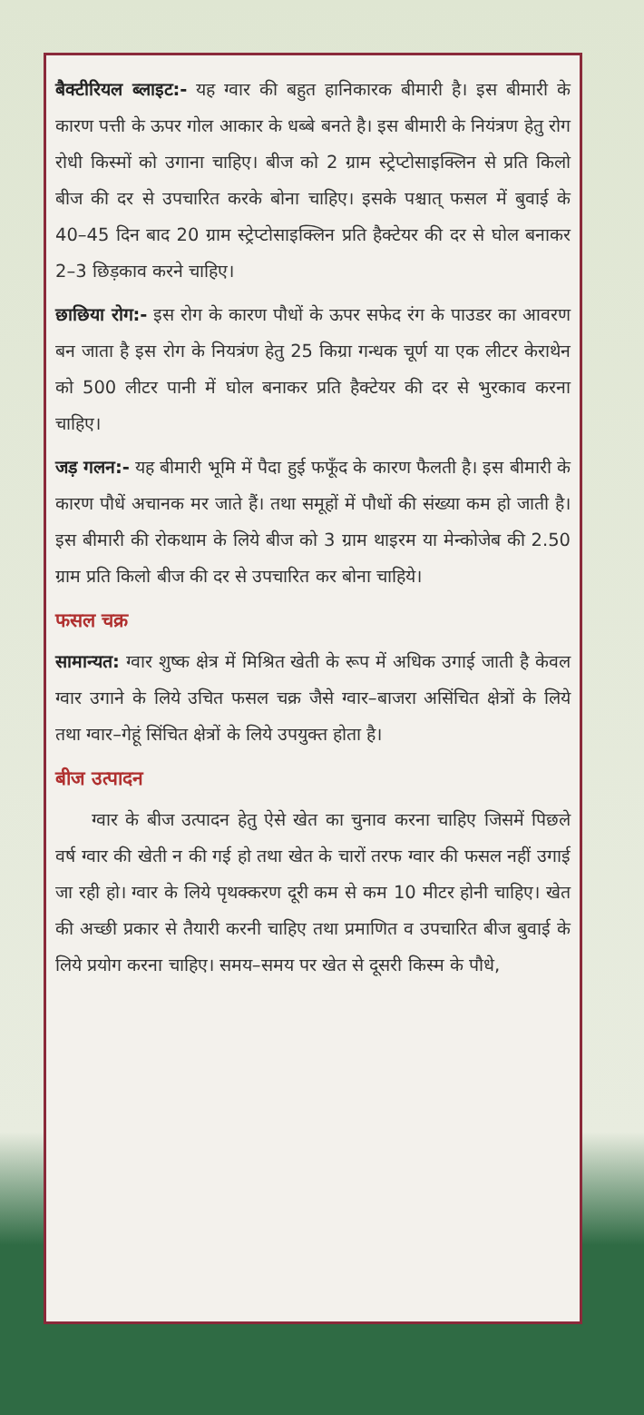बैक्टीरियल ब्लाइट:- यह ग्वार की बहुत हानिकारक बीमारी है। इस बीमारी के कारण पत्ती के ऊपर गोल आकार के धब्बे बनते है। इस बीमारी के नियंत्रण हेतु रोग रोधी किस्मों को उगाना चाहिए। बीज को 2 ग्राम स्ट्रेप्टोसाइक्लिन से प्रति किलो बीज की दर से उपचारित करके बोना चाहिए। इसके पश्चात् फसल में बुवाई के 40–45 दिन बाद 20 ग्राम स्ट्रेप्टोसाइक्लिन प्रति हैक्टेयर की दर से घोल बनाकर 2–3 छिड़काव करने चाहिए।
छाछिया रोग:- इस रोग के कारण पौधों के ऊपर सफेद रंग के पाउडर का आवरण बन जाता है इस रोग के नियत्रंण हेतु 25 किग्रा गन्धक चूर्ण या एक लीटर केराथेन को 500 लीटर पानी में घोल बनाकर प्रति हैक्टेयर की दर से भुरकाव करना चाहिए।
जड़ गलन:- यह बीमारी भूमि में पैदा हुई फफूँद के कारण फैलती है। इस बीमारी के कारण पौधें अचानक मर जाते हैं। तथा समूहों में पौधों की संख्या कम हो जाती है। इस बीमारी की रोकथाम के लिये बीज को 3 ग्राम थाइरम या मेन्कोजेब की 2.50 ग्राम प्रति किलो बीज की दर से उपचारित कर बोना चाहिये।
फसल चक्र
सामान्यत: ग्वार शुष्क क्षेत्र में मिश्रित खेती के रूप में अधिक उगाई जाती है केवल ग्वार उगाने के लिये उचित फसल चक्र जैसे ग्वार–बाजरा असिंचित क्षेत्रों के लिये तथा ग्वार–गेहूं सिंचित क्षेत्रों के लिये उपयुक्त होता है।
बीज उत्पादन
ग्वार के बीज उत्पादन हेतु ऐसे खेत का चुनाव करना चाहिए जिसमें पिछले वर्ष ग्वार की खेती न की गई हो तथा खेत के चारों तरफ ग्वार की फसल नहीं उगाई जा रही हो। ग्वार के लिये पृथक्करण दूरी कम से कम 10 मीटर होनी चाहिए। खेत की अच्छी प्रकार से तैयारी करनी चाहिए तथा प्रमाणित व उपचारित बीज बुवाई के लिये प्रयोग करना चाहिए। समय–समय पर खेत से दूसरी किस्म के पौधे,